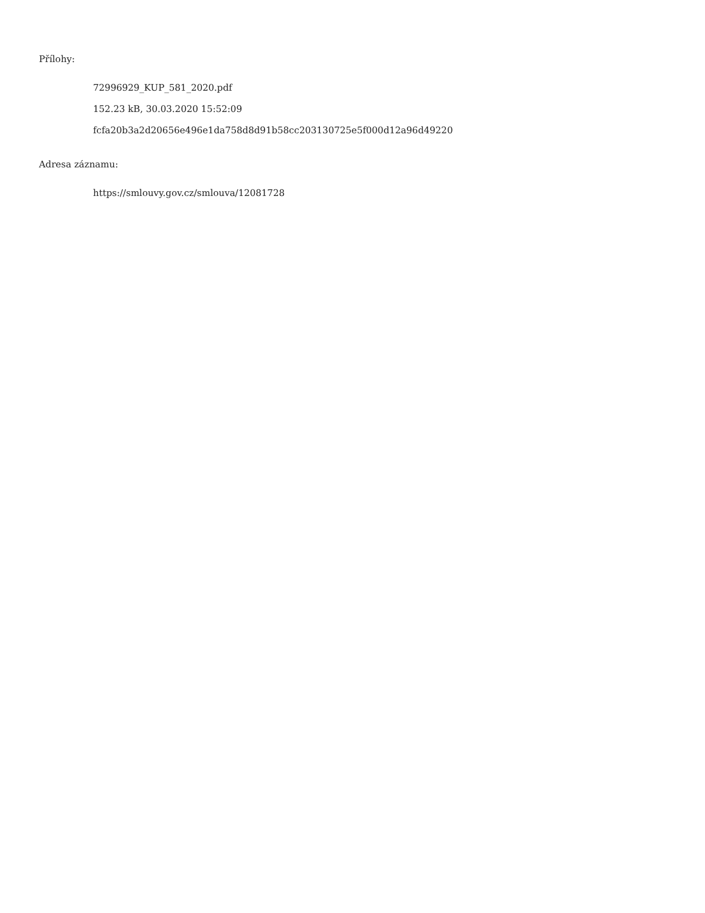Přílohy:
72996929_KUP_581_2020.pdf
152.23 kB, 30.03.2020 15:52:09
fcfa20b3a2d20656e496e1da758d8d91b58cc203130725e5f000d12a96d49220
Adresa záznamu:
https://smlouvy.gov.cz/smlouva/12081728